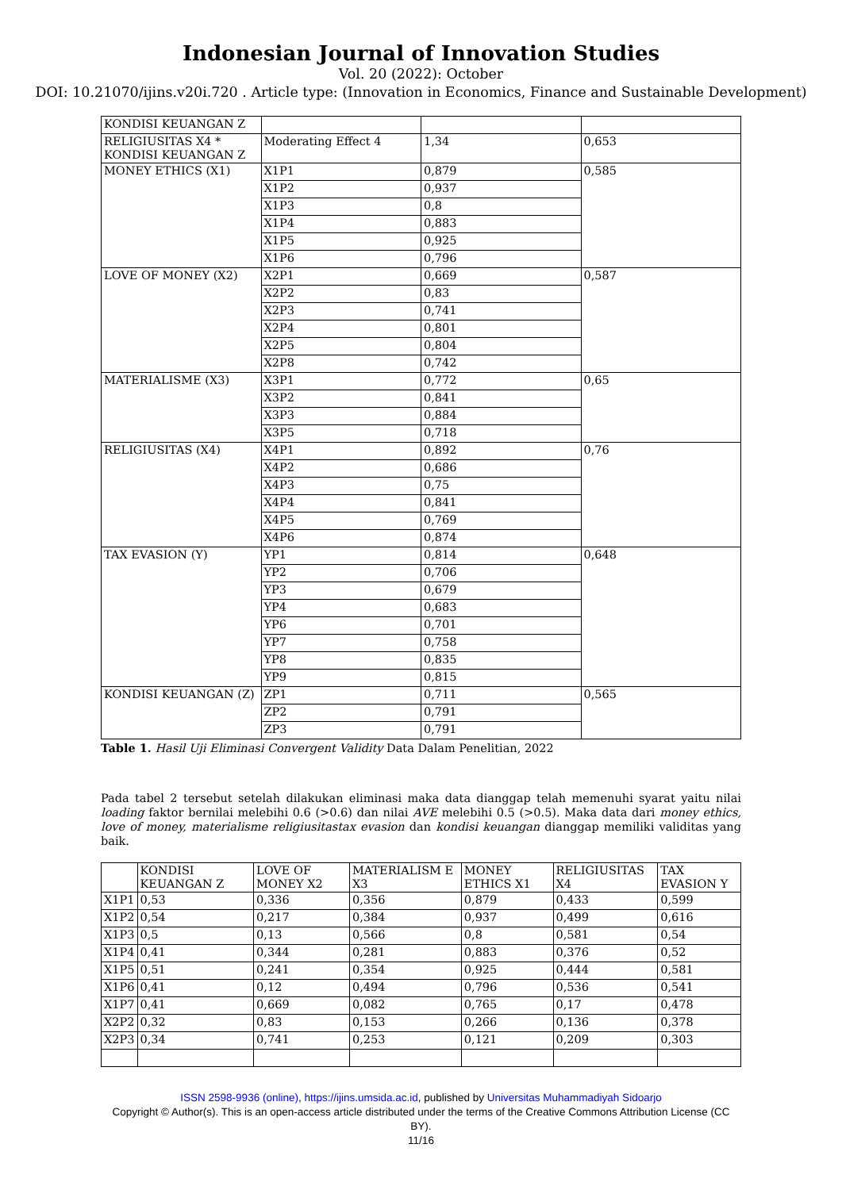Indonesian Journal of Innovation Studies
Vol. 20 (2022): October
DOI: 10.21070/ijins.v20i.720 . Article type: (Innovation in Economics, Finance and Sustainable Development)
| KONDISI KEUANGAN Z | | | |
| RELIGIUSITAS X4 * KONDISI KEUANGAN Z | Moderating Effect 4 | 1,34 | 0,653 |
| MONEY ETHICS (X1) | X1P1 | 0,879 | 0,585 |
| | X1P2 | 0,937 | |
| | X1P3 | 0,8 | |
| | X1P4 | 0,883 | |
| | X1P5 | 0,925 | |
| | X1P6 | 0,796 | |
| LOVE OF MONEY (X2) | X2P1 | 0,669 | 0,587 |
| | X2P2 | 0,83 | |
| | X2P3 | 0,741 | |
| | X2P4 | 0,801 | |
| | X2P5 | 0,804 | |
| | X2P8 | 0,742 | |
| MATERIALISME (X3) | X3P1 | 0,772 | 0,65 |
| | X3P2 | 0,841 | |
| | X3P3 | 0,884 | |
| | X3P5 | 0,718 | |
| RELIGIUSITAS (X4) | X4P1 | 0,892 | 0,76 |
| | X4P2 | 0,686 | |
| | X4P3 | 0,75 | |
| | X4P4 | 0,841 | |
| | X4P5 | 0,769 | |
| | X4P6 | 0,874 | |
| TAX EVASION (Y) | YP1 | 0,814 | 0,648 |
| | YP2 | 0,706 | |
| | YP3 | 0,679 | |
| | YP4 | 0,683 | |
| | YP6 | 0,701 | |
| | YP7 | 0,758 | |
| | YP8 | 0,835 | |
| | YP9 | 0,815 | |
| KONDISI KEUANGAN (Z) | ZP1 | 0,711 | 0,565 |
| | ZP2 | 0,791 | |
| | ZP3 | 0,791 | |
Table 1. Hasil Uji Eliminasi Convergent Validity Data Dalam Penelitian, 2022
Pada tabel 2 tersebut setelah dilakukan eliminasi maka data dianggap telah memenuhi syarat yaitu nilai loading faktor bernilai melebihi 0.6 (>0.6) dan nilai AVE melebihi 0.5 (>0.5). Maka data dari money ethics, love of money, materialisme religiusitastax evasion dan kondisi keuangan dianggap memiliki validitas yang baik.
| | KONDISI KEUANGAN Z | LOVE OF MONEY X2 | MATERIALISM E X3 | MONEY ETHICS X1 | RELIGIUSITAS X4 | TAX EVASION Y |
| --- | --- | --- | --- | --- | --- | --- |
| X1P1 | 0,53 | 0,336 | 0,356 | 0,879 | 0,433 | 0,599 |
| X1P2 | 0,54 | 0,217 | 0,384 | 0,937 | 0,499 | 0,616 |
| X1P3 | 0,5 | 0,13 | 0,566 | 0,8 | 0,581 | 0,54 |
| X1P4 | 0,41 | 0,344 | 0,281 | 0,883 | 0,376 | 0,52 |
| X1P5 | 0,51 | 0,241 | 0,354 | 0,925 | 0,444 | 0,581 |
| X1P6 | 0,41 | 0,12 | 0,494 | 0,796 | 0,536 | 0,541 |
| X1P7 | 0,41 | 0,669 | 0,082 | 0,765 | 0,17 | 0,478 |
| X2P2 | 0,32 | 0,83 | 0,153 | 0,266 | 0,136 | 0,378 |
| X2P3 | 0,34 | 0,741 | 0,253 | 0,121 | 0,209 | 0,303 |
ISSN 2598-9936 (online), https://ijins.umsida.ac.id, published by Universitas Muhammadiyah Sidoarjo
Copyright © Author(s). This is an open-access article distributed under the terms of the Creative Commons Attribution License (CC
BY).
11/16